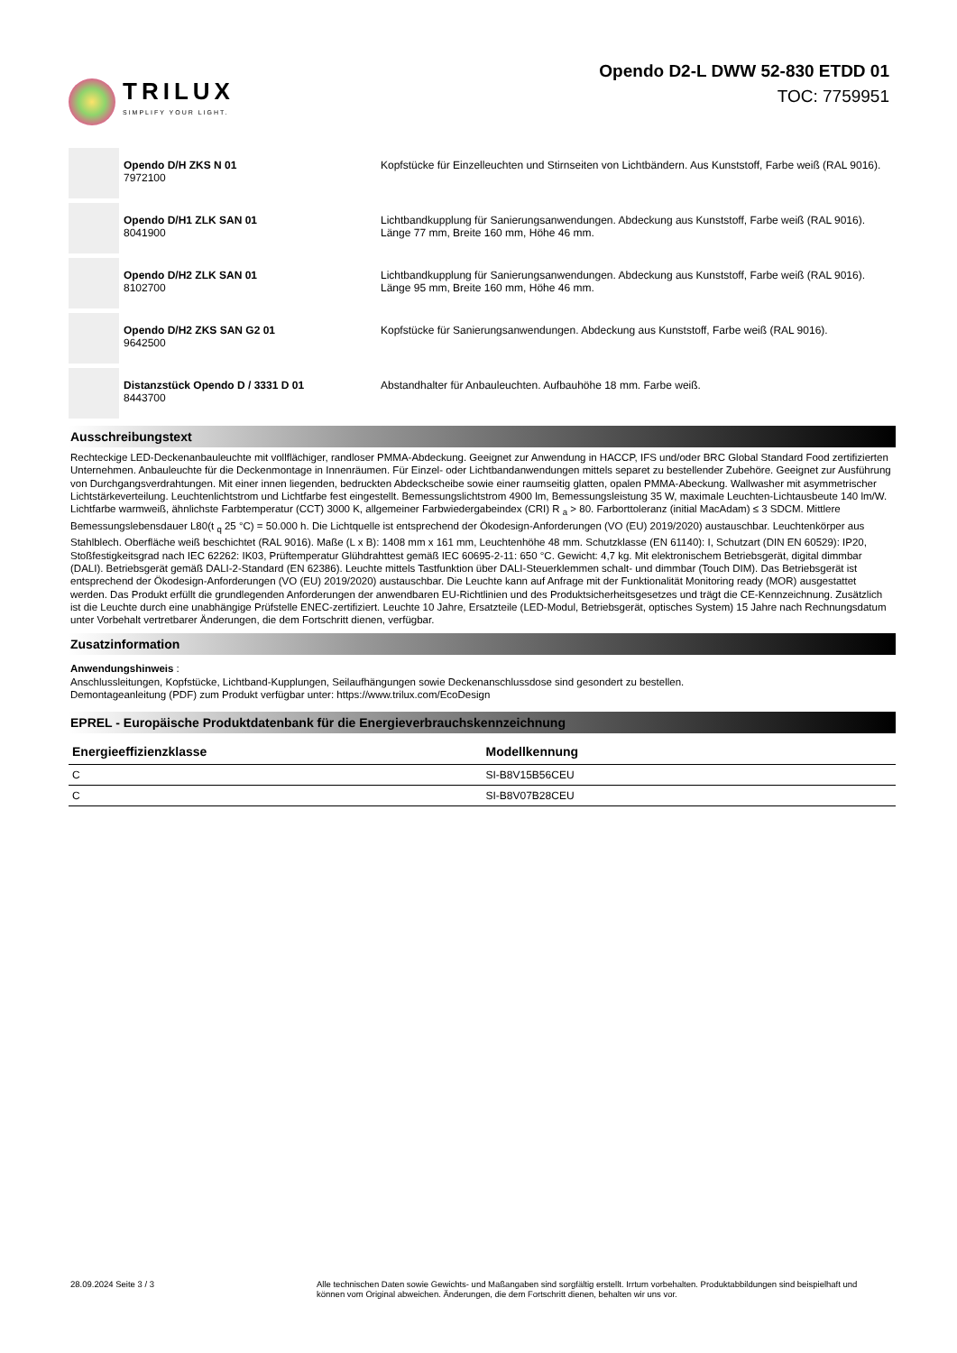TRILUX
SIMPLIFY YOUR LIGHT.
Opendo D2-L DWW 52-830 ETDD 01
TOC: 7759951
Opendo D/H ZKS N 01
7972100
Kopfstücke für Einzelleuchten und Stirnseiten von Lichtbändern. Aus Kunststoff, Farbe weiß (RAL 9016).
Opendo D/H1 ZLK SAN 01
8041900
Lichtbandkupplung für Sanierungsanwendungen. Abdeckung aus Kunststoff, Farbe weiß (RAL 9016). Länge 77 mm, Breite 160 mm, Höhe 46 mm.
Opendo D/H2 ZLK SAN 01
8102700
Lichtbandkupplung für Sanierungsanwendungen. Abdeckung aus Kunststoff, Farbe weiß (RAL 9016). Länge 95 mm, Breite 160 mm, Höhe 46 mm.
Opendo D/H2 ZKS SAN G2 01
9642500
Kopfstücke für Sanierungsanwendungen. Abdeckung aus Kunststoff, Farbe weiß (RAL 9016).
Distanzstück Opendo D / 3331 D 01
8443700
Abstandhalter für Anbauleuchten. Aufbauhöhe 18 mm. Farbe weiß.
Ausschreibungstext
Rechteckige LED-Deckenanbauleuchte mit vollflächiger, randloser PMMA-Abdeckung. Geeignet zur Anwendung in HACCP, IFS und/oder BRC Global Standard Food zertifizierten Unternehmen. Anbauleuchte für die Deckenmontage in Innenräumen. Für Einzel- oder Lichtbandanwendungen mittels separet zu bestellender Zubehöre. Geeignet zur Ausführung von Durchgangsverdrahtungen. Mit einer innen liegenden, bedruckten Abdeckscheibe sowie einer raumseitig glatten, opalen PMMA-Abeckung. Wallwasher mit asymmetrischer Lichtstärkeverteilung. Leuchtenlichtstrom und Lichtfarbe fest eingestellt. Bemessungslichtstrom 4900 lm, Bemessungsleistung 35 W, maximale Leuchten-Lichtausbeute 140 lm/W. Lichtfarbe warmweiß, ähnlichste Farbtemperatur (CCT) 3000 K, allgemeiner Farbwiedergabeindex (CRI) R <sub>a</sub> > 80. Farborttoleranz (initial MacAdam) ≤ 3 SDCM. Mittlere Bemessungslebensdauer L80(t <sub>q</sub> 25 °C) = 50.000 h. Die Lichtquelle ist entsprechend der Ökodesign-Anforderungen (VO (EU) 2019/2020) austauschbar. Leuchtenkörper aus Stahlblech. Oberfläche weiß beschichtet (RAL 9016). Maße (L x B): 1408 mm x 161 mm, Leuchtenhöhe 48 mm. Schutzklasse (EN 61140): I, Schutzart (DIN EN 60529): IP20, Stoßfestigkeitsgrad nach IEC 62262: IK03, Prüftemperatur Glühdrahttest gemäß IEC 60695-2-11: 650 °C. Gewicht: 4,7 kg. Mit elektronischem Betriebsgerät, digital dimmbar (DALI). Betriebsgerät gemäß DALI-2-Standard (EN 62386). Leuchte mittels Tastfunktion über DALI-Steuerklemmen schalt- und dimmbar (Touch DIM). Das Betriebsgerät ist entsprechend der Ökodesign-Anforderungen (VO (EU) 2019/2020) austauschbar. Die Leuchte kann auf Anfrage mit der Funktionalität Monitoring ready (MOR) ausgestattet werden. Das Produkt erfüllt die grundlegenden Anforderungen der anwendbaren EU-Richtlinien und des Produktsicherheitsgesetzes und trägt die CE-Kennzeichnung. Zusätzlich ist die Leuchte durch eine unabhängige Prüfstelle ENEC-zertifiziert. Leuchte 10 Jahre, Ersatzteile (LED-Modul, Betriebsgerät, optisches System) 15 Jahre nach Rechnungsdatum unter Vorbehalt vertretbarer Änderungen, die dem Fortschritt dienen, verfügbar.
Zusatzinformation
Anwendungshinweis :
Anschlussleitungen, Kopfstücke, Lichtband-Kupplungen, Seilaufhängungen sowie Deckenanschlussdose sind gesondert zu bestellen.
Demontageanleitung (PDF) zum Produkt verfügbar unter: https://www.trilux.com/EcoDesign
EPREL - Europäische Produktdatenbank für die Energieverbrauchskennzeichnung
| Energieeffizienzklasse | Modellkennung |
| --- | --- |
| C | SI-B8V15B56CEU |
| C | SI-B8V07B28CEU |
28.09.2024 Seite 3 / 3 Alle technischen Daten sowie Gewichts- und Maßangaben sind sorgfältig erstellt. Irrtum vorbehalten. Produktabbildungen sind beispielhaft und können vom Original abweichen. Änderungen, die dem Fortschritt dienen, behalten wir uns vor.